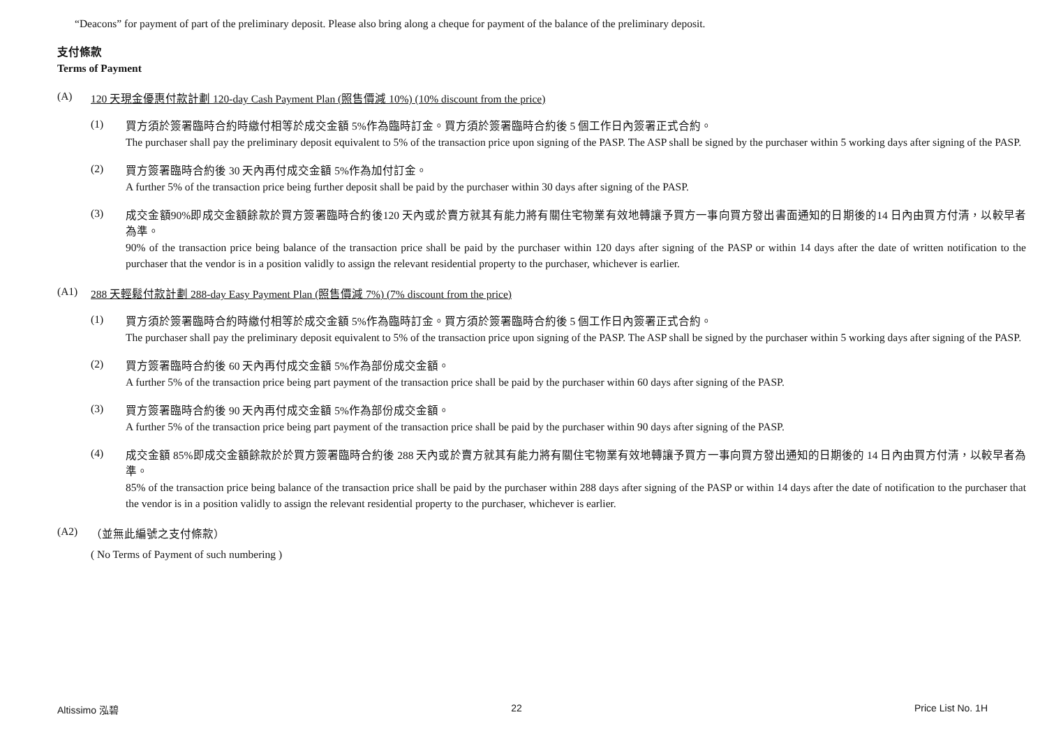“Deacons” for payment of part of the preliminary deposit. Please also bring along a cheque for payment of the balance of the preliminary deposit.
支付條款
Terms of Payment
(A) 120 天現金優惠付款計劃 120-day Cash Payment Plan (照售價減 10%) (10% discount from the price)
(1)
買方須於簽署臨時合約時繳付相等於成交金額 5%作為臨時訂金。買方須於簽署臨時合約後 5 個工作日內簽署正式合約。
The purchaser shall pay the preliminary deposit equivalent to 5% of the transaction price upon signing of the PASP. The ASP shall be signed by the purchaser within 5 working days after signing of the PASP.
(2)
買方簽署臨時合約後 30 天內再付成交金額 5%作為加付訂金。
A further 5% of the transaction price being further deposit shall be paid by the purchaser within 30 days after signing of the PASP.
(3)
成交金額90%即成交金額餘款於買方簽署臨時合約後120 天內或於賣方就其有能力將有關住宅物業有效地轉讓予買方一事向買方發出書面通知的日期後的14 日內由買方付清，以較早者為準。
90% of the transaction price being balance of the transaction price shall be paid by the purchaser within 120 days after signing of the PASP or within 14 days after the date of written notification to the purchaser that the vendor is in a position validly to assign the relevant residential property to the purchaser, whichever is earlier.
(A1) 288 天輕鬆付款計劃 288-day Easy Payment Plan (照售價減 7%) (7% discount from the price)
(1)
買方須於簽署臨時合約時繳付相等於成交金額 5%作為臨時訂金。買方須於簽署臨時合約後 5 個工作日內簽署正式合約。
The purchaser shall pay the preliminary deposit equivalent to 5% of the transaction price upon signing of the PASP. The ASP shall be signed by the purchaser within 5 working days after signing of the PASP.
(2)
買方簽署臨時合約後 60 天內再付成交金額 5%作為部份成交金額。
A further 5% of the transaction price being part payment of the transaction price shall be paid by the purchaser within 60 days after signing of the PASP.
(3)
買方簽署臨時合約後 90 天內再付成交金額 5%作為部份成交金額。
A further 5% of the transaction price being part payment of the transaction price shall be paid by the purchaser within 90 days after signing of the PASP.
(4)
成交金額 85%即成交金額餘款於於買方簽署臨時合約後 288 天內或於賣方就其有能力將有關住宅物業有效地轉讓予買方一事向買方發出通知的日期後的 14 日內由買方付清，以較早者為準。
85% of the transaction price being balance of the transaction price shall be paid by the purchaser within 288 days after signing of the PASP or within 14 days after the date of notification to the purchaser that the vendor is in a position validly to assign the relevant residential property to the purchaser, whichever is earlier.
(A2) （並無此編號之支付條款）
( No Terms of Payment of such numbering )
Altissimo 泓碧 22 Price List No. 1H